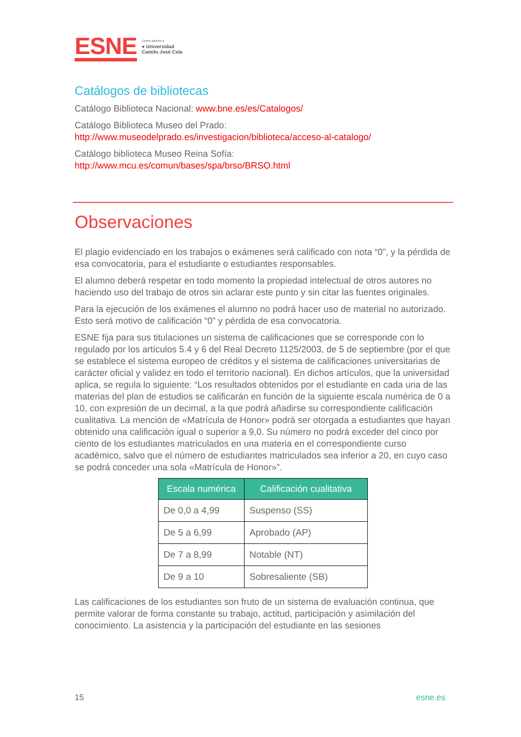ESNE
Centro adscrito a
● Universidad
Camilo José Cela
Catálogos de bibliotecas
Catálogo Biblioteca Nacional: www.bne.es/es/Catalogos/
Catálogo Biblioteca Museo del Prado:
http://www.museodelprado.es/investigacion/biblioteca/acceso-al-catalogo/
Catálogo biblioteca Museo Reina Sofía:
http://www.mcu.es/comun/bases/spa/brso/BRSO.html
Observaciones
El plagio evidenciado en los trabajos o exámenes será calificado con nota “0”, y la pérdida de esa convocatoria, para el estudiante o estudiantes responsables.
El alumno deberá respetar en todo momento la propiedad intelectual de otros autores no haciendo uso del trabajo de otros sin aclarar este punto y sin citar las fuentes originales.
Para la ejecución de los exámenes el alumno no podrá hacer uso de material no autorizado. Esto será motivo de calificación “0” y pérdida de esa convocatoria.
ESNE fija para sus titulaciones un sistema de calificaciones que se corresponde con lo regulado por los artículos 5.4 y 6 del Real Decreto 1125/2003, de 5 de septiembre (por el que se establece el sistema europeo de créditos y el sistema de calificaciones universitarias de carácter oficial y validez en todo el territorio nacional). En dichos artículos, que la universidad aplica, se regula lo siguiente: “Los resultados obtenidos por el estudiante en cada una de las materias del plan de estudios se calificarán en función de la siguiente escala numérica de 0 a 10, con expresión de un decimal, a la que podrá añadirse su correspondiente calificación cualitativa. La mención de «Matrícula de Honor» podrá ser otorgada a estudiantes que hayan obtenido una calificación igual o superior a 9,0. Su número no podrá exceder del cinco por ciento de los estudiantes matriculados en una materia en el correspondiente curso académico, salvo que el número de estudiantes matriculados sea inferior a 20, en cuyo caso se podrá conceder una sola «Matrícula de Honor»”.
| Escala numérica | Calificación cualitativa |
| --- | --- |
| De 0,0 a 4,99 | Suspenso (SS) |
| De 5 a 6,99 | Aprobado (AP) |
| De 7 a 8,99 | Notable (NT) |
| De 9 a 10 | Sobresaliente (SB) |
Las calificaciones de los estudiantes son fruto de un sistema de evaluación continua, que permite valorar de forma constante su trabajo, actitud, participación y asimilación del conocimiento. La asistencia y la participación del estudiante en las sesiones
15 esne.es